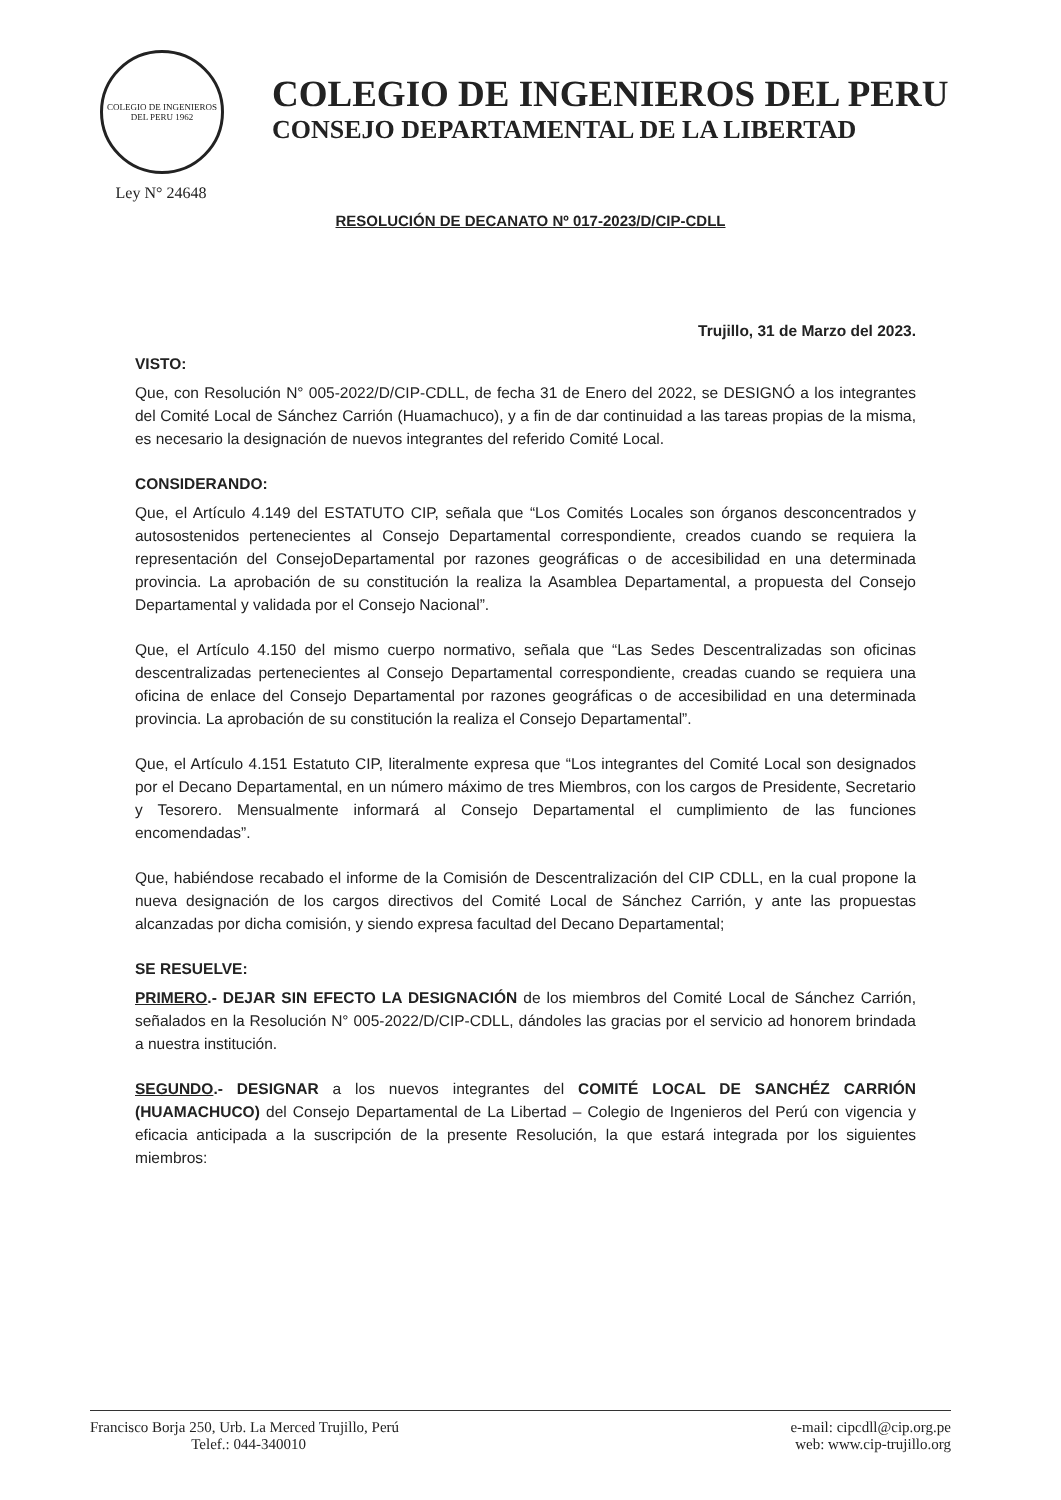COLEGIO DE INGENIEROS DEL PERU 1962
Ley N° 24648
COLEGIO DE INGENIEROS DEL PERU
CONSEJO DEPARTAMENTAL DE LA LIBERTAD
RESOLUCIÓN DE DECANATO Nº 017-2023/D/CIP-CDLL
Trujillo, 31 de Marzo del 2023.
VISTO:
Que, con Resolución N° 005-2022/D/CIP-CDLL, de fecha 31 de Enero del 2022, se DESIGNÓ a los integrantes del Comité Local de Sánchez Carrión (Huamachuco), y a fin de dar continuidad a las tareas propias de la misma, es necesario la designación de nuevos integrantes del referido Comité Local.
CONSIDERANDO:
Que, el Artículo 4.149 del ESTATUTO CIP, señala que “Los Comités Locales son órganos desconcentrados y autosostenidos pertenecientes al Consejo Departamental correspondiente, creados cuando se requiera la representación del ConsejoDepartamental por razones geográficas o de accesibilidad en una determinada provincia. La aprobación de su constitución la realiza la Asamblea Departamental, a propuesta del Consejo Departamental y validada por el Consejo Nacional”.
Que, el Artículo 4.150 del mismo cuerpo normativo, señala que “Las Sedes Descentralizadas son oficinas descentralizadas pertenecientes al Consejo Departamental correspondiente, creadas cuando se requiera una oficina de enlace del Consejo Departamental por razones geográficas o de accesibilidad en una determinada provincia. La aprobación de su constitución la realiza el Consejo Departamental”.
Que, el Artículo 4.151 Estatuto CIP, literalmente expresa que “Los integrantes del Comité Local son designados por el Decano Departamental, en un número máximo de tres Miembros, con los cargos de Presidente, Secretario y Tesorero. Mensualmente informará al Consejo Departamental el cumplimiento de las funciones encomendadas”.
Que, habiéndose recabado el informe de la Comisión de Descentralización del CIP CDLL, en la cual propone la nueva designación de los cargos directivos del Comité Local de Sánchez Carrión, y ante las propuestas alcanzadas por dicha comisión, y siendo expresa facultad del Decano Departamental;
SE RESUELVE:
PRIMERO.- DEJAR SIN EFECTO LA DESIGNACIÓN de los miembros del Comité Local de Sánchez Carrión, señalados en la Resolución N° 005-2022/D/CIP-CDLL, dándoles las gracias por el servicio ad honorem brindada a nuestra institución.
SEGUNDO.- DESIGNAR a los nuevos integrantes del COMITÉ LOCAL DE SANCHÉZ CARRIÓN (HUAMACHUCO) del Consejo Departamental de La Libertad – Colegio de Ingenieros del Perú con vigencia y eficacia anticipada a la suscripción de la presente Resolución, la que estará integrada por los siguientes miembros:
Francisco Borja 250, Urb. La Merced Trujillo, Perú
Telef.: 044-340010
e-mail: cipcdll@cip.org.pe
web: www.cip-trujillo.org